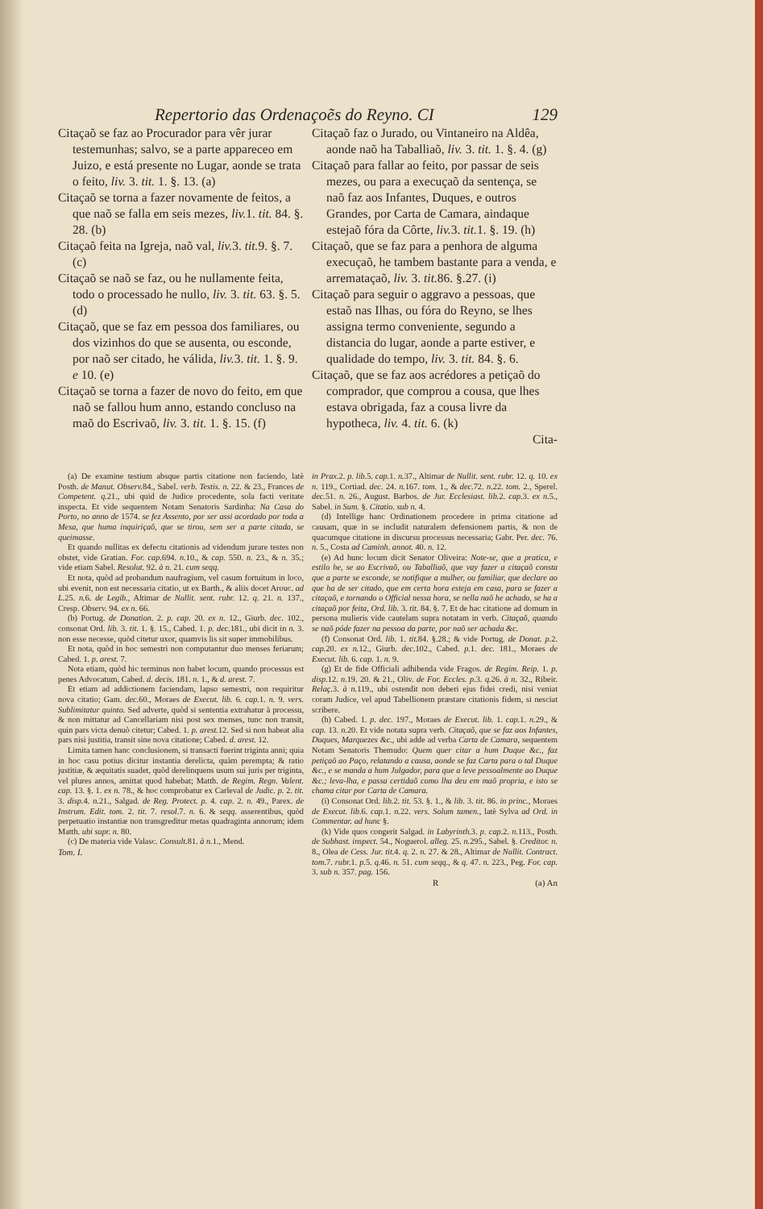Repertorio das Ordenaçoẽs do Reyno. CI 129
Citaçaõ se faz ao Procurador para vêr jurar testemunhas; salvo, se a parte appareceo em Juizo, e está presente no Lugar, aonde se trata o feito, liv. 3. tit. 1. §. 13. (a)
Citaçaõ se torna a fazer novamente de feitos, a que naõ se falla em seis mezes, liv. 1. tit. 84. §. 28. (b)
Citaçaõ feita na Igreja, naõ val, liv. 3. tit. 9. §. 7. (c)
Citaçaõ se naõ se faz, ou he nullamente feita, todo o processado he nullo, liv. 3. tit. 63. §. 5. (d)
Citaçaõ, que se faz em pessoa dos familiares, ou dos vizinhos do que se ausenta, ou esconde, por naõ ser citado, he válida, liv. 3. tit. 1. §. 9. e 10. (e)
Citaçaõ se torna a fazer de novo do feito, em que naõ se fallou hum anno, estando concluso na maõ do Escrivaõ, liv. 3. tit. 1. §. 15. (f)
Citaçaõ faz o Jurado, ou Vintaneiro na Aldêa, aonde naõ ha Taballiaõ, liv. 3. tit. 1. §. 4. (g)
Citaçaõ para fallar ao feito, por passar de seis mezes, ou para a execuçaõ da sentença, se naõ faz aos Infantes, Duques, e outros Grandes, por Carta de Camara, aindaque estejaõ fóra da Côrte, liv. 3. tit. 1. §. 19. (h)
Citaçaõ, que se faz para a penhora de alguma execuçaõ, he tambem bastante para a venda, e arremataçaõ, liv. 3. tit. 86. §.27. (i)
Citaçaõ para seguir o aggravo a pessoas, que estaõ nas Ilhas, ou fóra do Reyno, se lhes assigna termo conveniente, segundo a distancia do lugar, aonde a parte estiver, e qualidade do tempo, liv. 3. tit. 84. §. 6.
Citaçaõ, que se faz aos acrédores a petiçaõ do comprador, que comprou a cousa, que lhes estava obrigada, faz a cousa livre da hypotheca, liv. 4. tit. 6. (k)
Cita-
(a) De examine testium absque partis citatione non faciendo, latè Posth. de Manut. Observ. 84., Sabel. verb. Testis. n. 22. & 23., Frances de Competent. q. 21., ubi quid de Judice procedente, sola facti veritate inspecta. Et vide sequentem Notam Senatoris Sardinha: Na Casa do Porto, no anno de 1574. se fez Assento, por ser assi acordado por toda a Mesa, que huma inquiriçaõ, que se tirou, sem ser a parte citada, se queimasse.
Et quando nullitas ex defectu citationis ad videndum jurare testes non obstet, vide Gratian. For. cap. 694. n. 10., & cap. 550. n. 23., & n. 35.; vide etiam Sabel. Resolut. 92. à n. 21. cum seqq.
Et nota, quòd ad probandum naufragium, vel casum fortuitum in loco, ubi evenit, non est necessaria citatio, ut ex Barth., & aliis docet Arouc. ad L. 25. n. 6. de Legib., Altimar de Nullit. sent. rubr. 12. q. 21. n. 137., Cresp. Observ. 94. ex n. 66.
(b) Portug. de Donation. 2. p. cap. 20. ex n. 12., Giurb. dec. 102., consonat Ord. lib. 3. tit. 1. §. 15., Cabed. 1. p. dec. 181., ubi dicit in n. 3. non esse necesse, quòd citetur uxor, quamvis lis sit super immobilibus.
Et nota, quòd in hoc semestri non computantur duo menses feriarum; Cabed. 1. p. arest. 7.
Nota etiam, quòd hic terminus non habet locum, quando processus est penes Advocatum, Cabed. d. decis. 181. n. 1., & d. arest. 7.
Et etiam ad addictionem faciendam, lapso semestri, non requiritur nova citatio; Gam. dec. 60., Moraes de Execut. lib. 6. cap. 1. n. 9. vers. Sublimitatur quinto. Sed adverte, quòd si sententia extrahatur à processu, & non mittatur ad Cancellariam nisi post sex menses, tunc non transit, quin pars victa denuò citetur; Cabed. 1. p. arest. 12. Sed si non habeat alia pars nisi justitia, transit sine nova citatione; Cabed. d. arest. 12.
Limita tamen hanc conclusionem, si transacti fuerint triginta anni; quia in hoc casu potius dicitur instantia derelicta, quàm perempta; & ratio justitiæ, & æquitatis suadet, quòd derelinquens usum sui juris per triginta, vel plures annos, amittat quod habebat; Matth. de Regim. Regn. Valent. cap. 13. §. 1. ex n. 78., & hoc comprobatur ex Carleval de Judic. p. 2. tit. 3. disp. 4. n. 21., Salgad. de Reg. Protect. p. 4. cap. 2. n. 49., Parex. de Instrum. Edit. tom. 2. tit. 7. resol. 7. n. 6. & seqq. asserentibus, quòd perpetuatio instantiæ non transgreditur metas quadraginta annorum; idem Matth. ubi supr. n. 80.
(c) De materia vide Valasc. Consult. 81. à n. 1., Mend.
Tom. I.
in Prax. 2. p. lib. 5. cap. 1. n. 37., Altimar de Nullit. sent. rubr. 12. q. 10. ex n. 119., Cortiad. dec. 24. n. 167. tom. 1., & dec. 72. n. 22. tom. 2., Sperel. dec. 51. n. 26., August. Barbos. de Jur. Ecclesiast. lib. 2. cap. 3. ex n. 5., Sabel. in Sum. §. Citatio. sub n. 4.
(d) Intellige hanc Ordinationem procedere in prima citatione ad causam, quæ in se includit naturalem defensionem partis, & non de quacumque citatione in discursu processus necessaria; Gabr. Per. dec. 76. n. 5., Costa ad Caminh. annot. 40. n. 12.
(e) Ad hunc locum dicit Senator Oliveira: Note-se, que a pratica, e estilo he, se ao Escrivaõ, ou Taballiaõ, que vay fazer a citaçaõ consta que a parte se esconde, se notifique a mulher, ou familiar, que declare ao que ha de ser citado, que em certa hora esteja em casa, para se fazer a citaçaõ, e tornando o Official nessa hora, se nella naõ he achado, se ha a citaçaõ por feita, Ord. lib. 3. tit. 84. §. 7. Et de hac citatione ad domum in persona mulieris vide cautelam supra notatam in verb. Citaçaõ, quando se naõ póde fazer na pessoa da parte, por naõ ser achada &c.
(f) Consonat Ord. lib. 1. tit. 84. §.28.; & vide Portug. de Donat. p. 2. cap. 20. ex n. 12., Giurb. dec. 102., Cabed. p. 1. dec. 181., Moraes de Execut. lib. 6. cap. 1. n. 9.
(g) Et de fide Officiali adhibenda vide Fragos. de Regim. Reip. 1. p. disp. 12. n. 19. 20. & 21., Oliv. de For. Eccles. p. 3. q. 26. à n. 32., Ribeir. Relaç. 3. à n. 119., ubi ostendit non deberi ejus fidei credi, nisi veniat coram Judice, vel apud Tabellionem præstare citationis fidem, si nesciat scribere.
(h) Cabed. 1. p. dec. 197., Moraes de Execut. lib. 1. cap. 1. n. 29., & cap. 13. n. 20. Et vide notata supra verb. Citaçaõ, que se faz aos Infantes, Duques, Marquezes &c., ubi adde ad verba Carta de Camara, sequentem Notam Senatoris Themudo: Quem quer citar a hum Duque &c., faz petiçaõ ao Paço, relatando a causa, aonde se faz Carta para o tal Duque &c., e se manda a hum Julgador, para que a leve pessoalmente ao Duque &c.; leva-lha, e passa certidaõ como lha deu em maõ propria, e isto se chama citar por Carta de Camara.
(i) Consonat Ord. lib. 2. tit. 53. §. 1., & lib. 3. tit. 86. in princ., Moraes de Execut. lib. 6. cap. 1. n. 22. vers. Solum tamen., latè Sylva ad Ord. in Commentar. ad hunc §.
(k) Vide quos congerit Salgad. in Labyrinth. 3. p. cap. 2. n. 113., Posth. de Subhast. inspect. 54., Noguerol. alleg. 25. n. 295., Sabel. §. Creditor. n. 8., Olea de Cess. Jur. tit. 4. q. 2. n. 27. & 28., Altimar de Nullit. Contract. tom. 7. rubr. 1. p. 5. q. 46. n. 51. cum seqq., & q. 47. n. 223., Peg. For. cap. 3. sub n. 357. pag. 156.
R (a) An